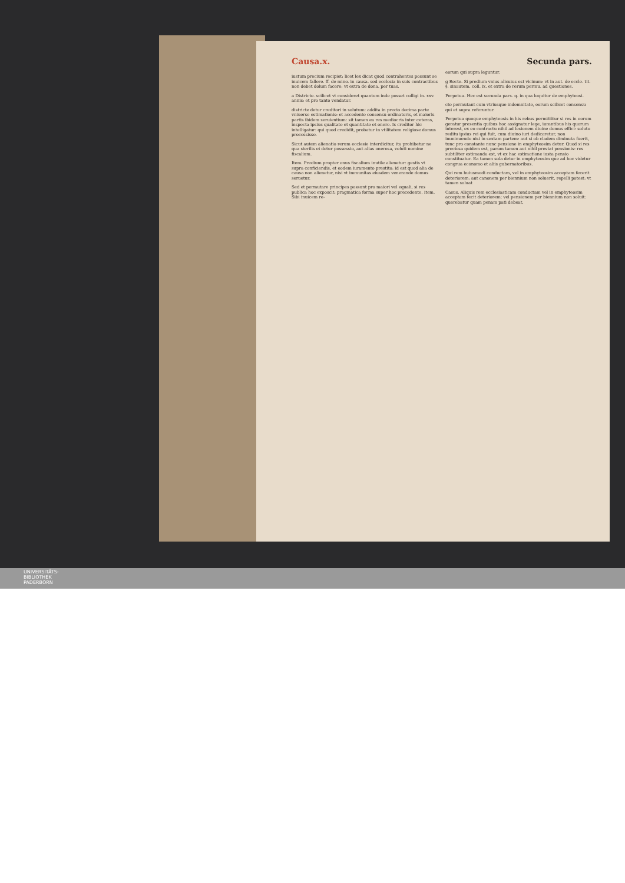Causa.x. Secunda pars.
iustum precium recipiet: licet lex dicat quod contrahentes possunt se inuicem fallere. ff. de mino. in causa. sed ecclesia in suis contractibus non debet dolum facere: vt extra de dona. per tuas.
a Districte. scilicet vt consideret quantum inde posset colligi in. xxv. annis: et pro tanto vendatur.
districte detur creditori in solutum: addita in precio decima parte vniuerse estimationis: et accedente consensu ordinatoris, et maioris partis ibidem seruientium: sit tamen ea res mediocris inter ceteras, inspecta ipsius qualitate et quantitate et onere. Is creditor hic intelligatur: qui quod credidit, probatur in vtilitatem religiose domus processisse.
Sicut autem alienatio rerum ecclesie interdicitur, ita prohibetur ne qua sterilis ei detur possessio, aut alias onerosa, veluti nomine fiscalium.
Item. Predium propter onus fiscalium inutile alienetur: gestis vt supra conficiendis, et eodem iuramento prestito: id est quod alia de causa non alienetur, nisi vt immunitas eiusdem venerande domus seruetur.
Sed et permutare principes possunt pro maiori vel equali, si res publica hoc exposcit: pragmatica forma super hoc precedente. Item. Sibi inuicem re-
eorum qui supra leguntur.
g Recte. Si predium vnius alicuius est vicinum: vt in aut. de eccle. tit. §. sinautem. coll. ix. et extra de rerum permu. ad questiones.
Perpetua. Hec est secunda pars. q. in qua loquitur de emphyteosi.
cte permutant cum vtriusque indemnitate, eorum scilicet consensu qui et supra referuntur.
Perpetua quoque emphyteosis in his rebus permittitur si res in eorum geratur presentia quibus hoc assignatur lege, iurantibus his quorum interest, ex eo contractu nihil ad lesionem diuine domus effici: soluto reditu ipsius rei qui fuit, cum diuino iuri dedicaretur, non imminuendo nisi in sextam partem: aut si ob cladem diminuta fuerit, tunc pro constante nunc pensione in emphyteosim detur. Quod si res preciosa quidem est, parum tamen aut nihil prestat pensionis: res subtiliter estimanda est, vt ex hac estimatione iusta pensio constituatur. Ea tamen sola detur in emphyteosim que ad hoc videtur congrua economo et aliis gubernatoribus.
Qui rem huiusmodi conductam, vel in emphyteosim acceptam fecerit deteriorem: aut canonem per biennium non soluerit, repelli potest: vt tamen soluat
Casus. Aliquis rem ecclesiasticam conductam vel in emphyteosim acceptam fecit deteriorem: vel pensionem per biennium non soluit: querebatur quam penam pati debeat.
UNIVERSITÄTS-
BIBLIOTHEK
PADERBORN